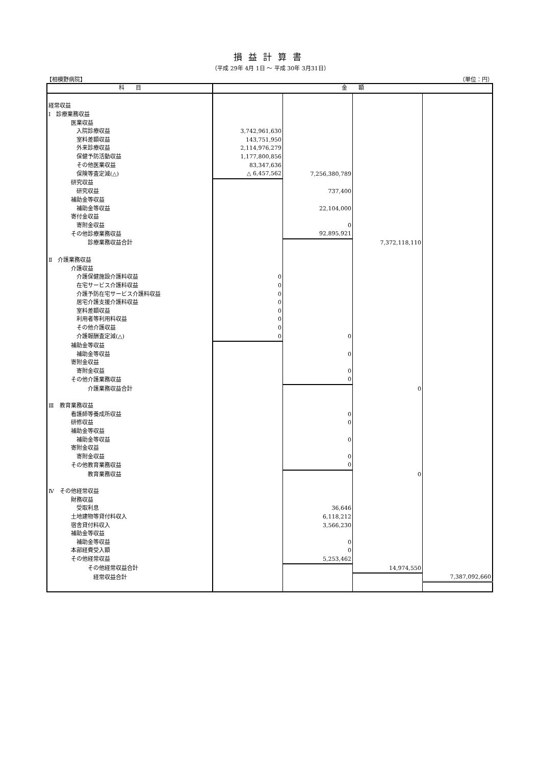損益計算書
（平成 29年 4月 1日 ～ 平成 30年 3月31日）
【相模野病院】 （単位：円）
| 科 目 | 金 額 | | | |
| --- | --- | --- | --- | --- |
| 経常収益 | | | | |
| Ⅰ 診療業務収益 | | | | |
| 医業収益 | | | | |
| 入院診療収益 | 3,742,961,630 | | | |
| 室料差額収益 | 143,751,950 | | | |
| 外来診療収益 | 2,114,976,279 | | | |
| 保健予防活動収益 | 1,177,800,856 | | | |
| その他医業収益 | 83,347,636 | | | |
| 保険等査定減(△) | △ 6,457,562 | 7,256,380,789 | | |
| 研究収益 | | | | |
| 研究収益 | | 737,400 | | |
| 補助金等収益 | | | | |
| 補助金等収益 | | 22,104,000 | | |
| 寄付金収益 | | | | |
| 寄附金収益 | | 0 | | |
| その他診療業務収益 | | 92,895,921 | | |
| 診療業務収益合計 | | | 7,372,118,110 | |
| Ⅱ 介護業務収益 | | | | |
| 介護収益 | | | | |
| 介護保健施設介護料収益 | 0 | | | |
| 在宅サービス介護料収益 | 0 | | | |
| 介護予防在宅サービス介護料収益 | 0 | | | |
| 居宅介護支援介護料収益 | 0 | | | |
| 室料差額収益 | 0 | | | |
| 利用者等利用料収益 | 0 | | | |
| その他介護収益 | 0 | | | |
| 介護報酬査定減(△) | 0 | 0 | | |
| 補助金等収益 | | | | |
| 補助金等収益 | | 0 | | |
| 寄附金収益 | | | | |
| 寄附金収益 | | 0 | | |
| その他介護業務収益 | | 0 | | |
| 介護業務収益合計 | | | 0 | |
| Ⅲ 教育業務収益 | | | | |
| 看護師等養成所収益 | | 0 | | |
| 研修収益 | | 0 | | |
| 補助金等収益 | | | | |
| 補助金等収益 | | 0 | | |
| 寄附金収益 | | | | |
| 寄附金収益 | | 0 | | |
| その他教育業務収益 | | 0 | | |
| 教育業務収益 | | | 0 | |
| Ⅳ その他経常収益 | | | | |
| 財務収益 | | | | |
| 受取利息 | | 36,646 | | |
| 土地建物等貸付料収入 | | 6,118,212 | | |
| 宿舎貸付料収入 | | 3,566,230 | | |
| 補助金等収益 | | | | |
| 補助金等収益 | | 0 | | |
| 本部経費受入額 | | 0 | | |
| その他経常収益 | | 5,253,462 | | |
| その他経常収益合計 | | | 14,974,550 | |
| 経常収益合計 | | | | 7,387,092,660 |